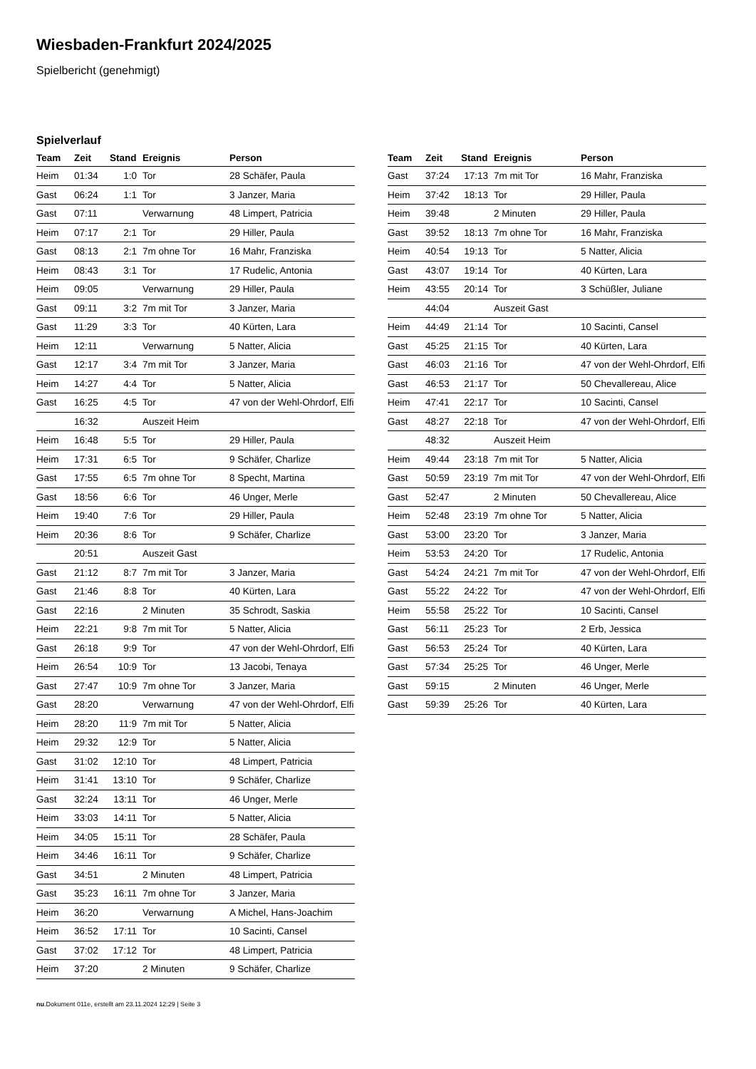Wiesbaden-Frankfurt 2024/2025
Spielbericht (genehmigt)
Spielverlauf
| Team | Zeit | Stand | Ereignis | Person |
| --- | --- | --- | --- | --- |
| Heim | 01:34 | 1:0 | Tor | 28 Schäfer, Paula |
| Gast | 06:24 | 1:1 | Tor | 3 Janzer, Maria |
| Gast | 07:11 | | Verwarnung | 48 Limpert, Patricia |
| Heim | 07:17 | 2:1 | Tor | 29 Hiller, Paula |
| Gast | 08:13 | 2:1 | 7m ohne Tor | 16 Mahr, Franziska |
| Heim | 08:43 | 3:1 | Tor | 17 Rudelic, Antonia |
| Heim | 09:05 | | Verwarnung | 29 Hiller, Paula |
| Gast | 09:11 | 3:2 | 7m mit Tor | 3 Janzer, Maria |
| Gast | 11:29 | 3:3 | Tor | 40 Kürten, Lara |
| Heim | 12:11 | | Verwarnung | 5 Natter, Alicia |
| Gast | 12:17 | 3:4 | 7m mit Tor | 3 Janzer, Maria |
| Heim | 14:27 | 4:4 | Tor | 5 Natter, Alicia |
| Gast | 16:25 | 4:5 | Tor | 47 von der Wehl-Ohrdorf, Elfi |
| | 16:32 | | Auszeit Heim | |
| Heim | 16:48 | 5:5 | Tor | 29 Hiller, Paula |
| Heim | 17:31 | 6:5 | Tor | 9 Schäfer, Charlize |
| Gast | 17:55 | 6:5 | 7m ohne Tor | 8 Specht, Martina |
| Gast | 18:56 | 6:6 | Tor | 46 Unger, Merle |
| Heim | 19:40 | 7:6 | Tor | 29 Hiller, Paula |
| Heim | 20:36 | 8:6 | Tor | 9 Schäfer, Charlize |
| | 20:51 | | Auszeit Gast | |
| Gast | 21:12 | 8:7 | 7m mit Tor | 3 Janzer, Maria |
| Gast | 21:46 | 8:8 | Tor | 40 Kürten, Lara |
| Gast | 22:16 | | 2 Minuten | 35 Schrodt, Saskia |
| Heim | 22:21 | 9:8 | 7m mit Tor | 5 Natter, Alicia |
| Gast | 26:18 | 9:9 | Tor | 47 von der Wehl-Ohrdorf, Elfi |
| Heim | 26:54 | 10:9 | Tor | 13 Jacobi, Tenaya |
| Gast | 27:47 | 10:9 | 7m ohne Tor | 3 Janzer, Maria |
| Gast | 28:20 | | Verwarnung | 47 von der Wehl-Ohrdorf, Elfi |
| Heim | 28:20 | 11:9 | 7m mit Tor | 5 Natter, Alicia |
| Heim | 29:32 | 12:9 | Tor | 5 Natter, Alicia |
| Gast | 31:02 | 12:10 | Tor | 48 Limpert, Patricia |
| Heim | 31:41 | 13:10 | Tor | 9 Schäfer, Charlize |
| Gast | 32:24 | 13:11 | Tor | 46 Unger, Merle |
| Heim | 33:03 | 14:11 | Tor | 5 Natter, Alicia |
| Heim | 34:05 | 15:11 | Tor | 28 Schäfer, Paula |
| Heim | 34:46 | 16:11 | Tor | 9 Schäfer, Charlize |
| Gast | 34:51 | | 2 Minuten | 48 Limpert, Patricia |
| Gast | 35:23 | 16:11 | 7m ohne Tor | 3 Janzer, Maria |
| Heim | 36:20 | | Verwarnung | A Michel, Hans-Joachim |
| Heim | 36:52 | 17:11 | Tor | 10 Sacinti, Cansel |
| Gast | 37:02 | 17:12 | Tor | 48 Limpert, Patricia |
| Heim | 37:20 | | 2 Minuten | 9 Schäfer, Charlize |
| Team | Zeit | Stand | Ereignis | Person |
| --- | --- | --- | --- | --- |
| Gast | 37:24 | 17:13 | 7m mit Tor | 16 Mahr, Franziska |
| Heim | 37:42 | 18:13 | Tor | 29 Hiller, Paula |
| Heim | 39:48 | | 2 Minuten | 29 Hiller, Paula |
| Gast | 39:52 | 18:13 | 7m ohne Tor | 16 Mahr, Franziska |
| Heim | 40:54 | 19:13 | Tor | 5 Natter, Alicia |
| Gast | 43:07 | 19:14 | Tor | 40 Kürten, Lara |
| Heim | 43:55 | 20:14 | Tor | 3 Schüßler, Juliane |
| | 44:04 | | Auszeit Gast | |
| Heim | 44:49 | 21:14 | Tor | 10 Sacinti, Cansel |
| Gast | 45:25 | 21:15 | Tor | 40 Kürten, Lara |
| Gast | 46:03 | 21:16 | Tor | 47 von der Wehl-Ohrdorf, Elfi |
| Gast | 46:53 | 21:17 | Tor | 50 Chevallereau, Alice |
| Heim | 47:41 | 22:17 | Tor | 10 Sacinti, Cansel |
| Gast | 48:27 | 22:18 | Tor | 47 von der Wehl-Ohrdorf, Elfi |
| | 48:32 | | Auszeit Heim | |
| Heim | 49:44 | 23:18 | 7m mit Tor | 5 Natter, Alicia |
| Gast | 50:59 | 23:19 | 7m mit Tor | 47 von der Wehl-Ohrdorf, Elfi |
| Gast | 52:47 | | 2 Minuten | 50 Chevallereau, Alice |
| Heim | 52:48 | 23:19 | 7m ohne Tor | 5 Natter, Alicia |
| Gast | 53:00 | 23:20 | Tor | 3 Janzer, Maria |
| Heim | 53:53 | 24:20 | Tor | 17 Rudelic, Antonia |
| Gast | 54:24 | 24:21 | 7m mit Tor | 47 von der Wehl-Ohrdorf, Elfi |
| Gast | 55:22 | 24:22 | Tor | 47 von der Wehl-Ohrdorf, Elfi |
| Heim | 55:58 | 25:22 | Tor | 10 Sacinti, Cansel |
| Gast | 56:11 | 25:23 | Tor | 2 Erb, Jessica |
| Gast | 56:53 | 25:24 | Tor | 40 Kürten, Lara |
| Gast | 57:34 | 25:25 | Tor | 46 Unger, Merle |
| Gast | 59:15 | | 2 Minuten | 46 Unger, Merle |
| Gast | 59:39 | 25:26 | Tor | 40 Kürten, Lara |
nu.Dokument 011e, erstellt am 23.11.2024 12:29 | Seite 3